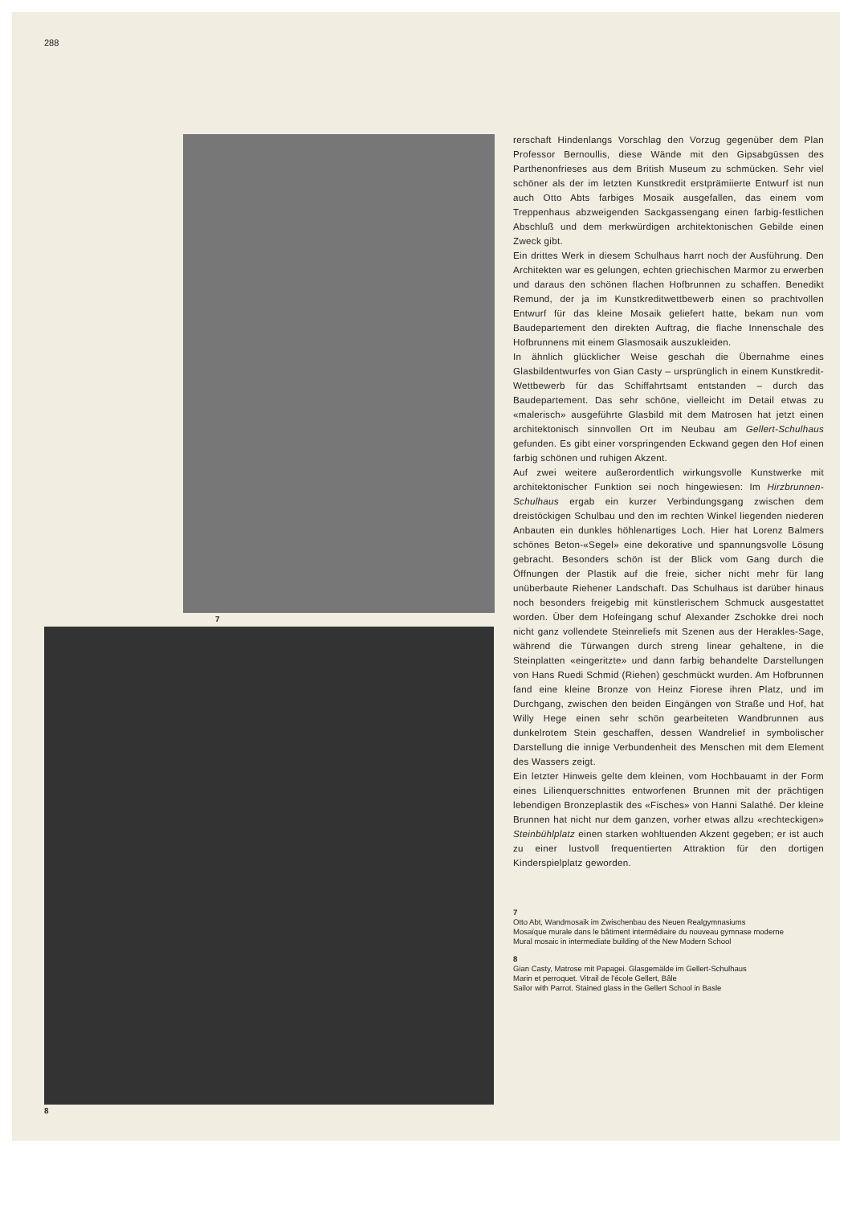288
7
8
rerschaft Hindenlangs Vorschlag den Vorzug gegenüber dem Plan Professor Bernoullis, diese Wände mit den Gipsabgüssen des Parthenonfrieses aus dem British Museum zu schmücken. Sehr viel schöner als der im letzten Kunstkredit erstprämiierte Entwurf ist nun auch Otto Abts farbiges Mosaik ausgefallen, das einem vom Treppenhaus abzweigenden Sackgassengang einen farbig-festlichen Abschluß und dem merkwürdigen architektonischen Gebilde einen Zweck gibt.
Ein drittes Werk in diesem Schulhaus harrt noch der Ausführung. Den Architekten war es gelungen, echten griechischen Marmor zu erwerben und daraus den schönen flachen Hofbrunnen zu schaffen. Benedikt Remund, der ja im Kunstkreditwettbewerb einen so prachtvollen Entwurf für das kleine Mosaik geliefert hatte, bekam nun vom Baudepartement den direkten Auftrag, die flache Innenschale des Hofbrunnens mit einem Glasmosaik auszukleiden.
In ähnlich glücklicher Weise geschah die Übernahme eines Glasbildentwurfes von Gian Casty – ursprünglich in einem Kunstkredit-Wettbewerb für das Schiffahrtsamt entstanden – durch das Baudepartement. Das sehr schöne, vielleicht im Detail etwas zu «malerisch» ausgeführte Glasbild mit dem Matrosen hat jetzt einen architektonisch sinnvollen Ort im Neubau am Gellert-Schulhaus gefunden. Es gibt einer vorspringenden Eckwand gegen den Hof einen farbig schönen und ruhigen Akzent.
Auf zwei weitere außerordentlich wirkungsvolle Kunstwerke mit architektonischer Funktion sei noch hingewiesen: Im Hirzbrunnen-Schulhaus ergab ein kurzer Verbindungsgang zwischen dem dreistöckigen Schulbau und den im rechten Winkel liegenden niederen Anbauten ein dunkles höhlenartiges Loch. Hier hat Lorenz Balmers schönes Beton-«Segel» eine dekorative und spannungsvolle Lösung gebracht. Besonders schön ist der Blick vom Gang durch die Öffnungen der Plastik auf die freie, sicher nicht mehr für lang unüberbaute Riehener Landschaft. Das Schulhaus ist darüber hinaus noch besonders freigebig mit künstlerischem Schmuck ausgestattet worden. Über dem Hofeingang schuf Alexander Zschokke drei noch nicht ganz vollendete Steinreliefs mit Szenen aus der Herakles-Sage, während die Türwangen durch streng linear gehaltene, in die Steinplatten «eingeritzte» und dann farbig behandelte Darstellungen von Hans Ruedi Schmid (Riehen) geschmückt wurden. Am Hofbrunnen fand eine kleine Bronze von Heinz Fiorese ihren Platz, und im Durchgang, zwischen den beiden Eingängen von Straße und Hof, hat Willy Hege einen sehr schön gearbeiteten Wandbrunnen aus dunkelrotem Stein geschaffen, dessen Wandrelief in symbolischer Darstellung die innige Verbundenheit des Menschen mit dem Element des Wassers zeigt.
Ein letzter Hinweis gelte dem kleinen, vom Hochbauamt in der Form eines Lilienquerschnittes entworfenen Brunnen mit der prächtigen lebendigen Bronzeplastik des «Fisches» von Hanni Salathé. Der kleine Brunnen hat nicht nur dem ganzen, vorher etwas allzu «rechteckigen» Steinbühlplatz einen starken wohltuenden Akzent gegeben; er ist auch zu einer lustvoll frequentierten Attraktion für den dortigen Kinderspielplatz geworden.
7
Otto Abt, Wandmosaik im Zwischenbau des Neuen Realgymnasiums
Mosaïque murale dans le bâtiment intermédiaire du nouveau gymnase moderne
Mural mosaic in intermediate building of the New Modern School
8
Gian Casty, Matrose mit Papagei. Glasgemälde im Gellert-Schulhaus
Marin et perroquet. Vitrail de l'école Gellert, Bâle
Sailor with Parrot. Stained glass in the Gellert School in Basle